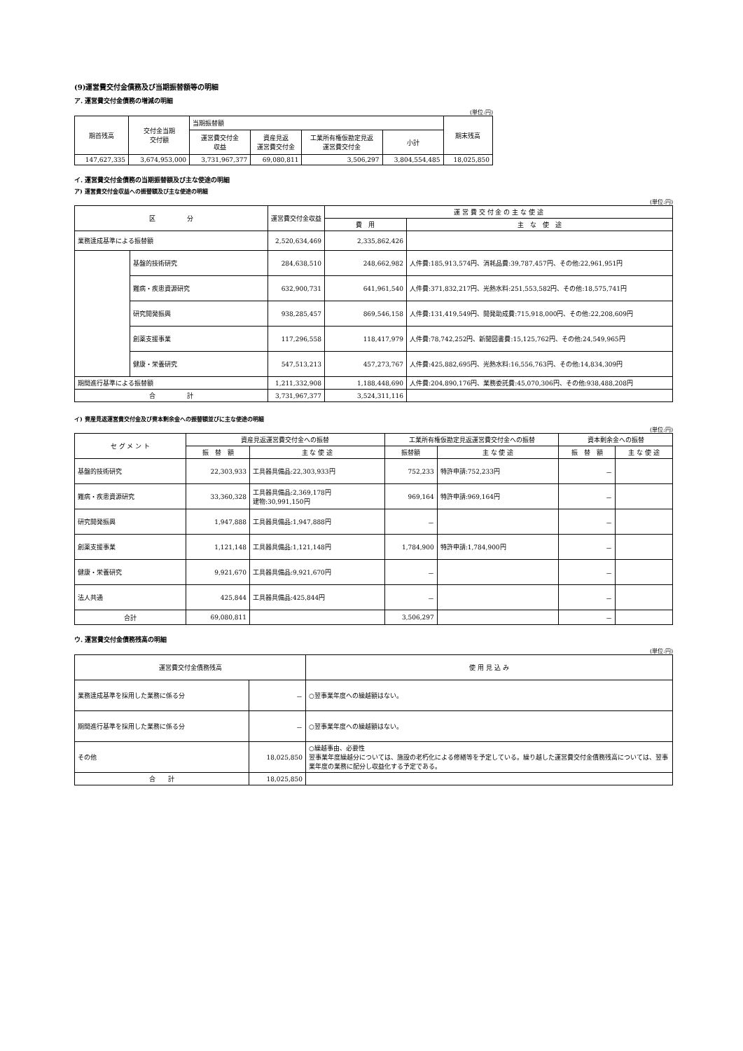(9)運営費交付金債務及び当期振替額等の明細
ア. 運営費交付金債務の増減の明細
(単位:円)
| 期首残高 | 交付金当期 交付額 | 当期振替額 | | | | 期末残高 |
| --- | --- | --- | --- | --- | --- | --- |
| | | 運営費交付金 収益 | 資産見返 運営費交付金 | 工業所有権仮勘定見返 運営費交付金 | 小計 | |
| 147,627,335 | 3,674,953,000 | 3,731,967,377 | 69,080,811 | 3,506,297 | 3,804,554,485 | 18,025,850 |
イ. 運営費交付金債務の当期振替額及び主な使途の明細
ア) 運営費交付金収益への振替額及び主な使途の明細
(単位:円)
| 区 分 | | 運営費交付金収益 | 運 営 費 交 付 金 の 主 な 使 途 | |
| --- | --- | --- | --- | --- |
| | | | 費 用 | 主 な 使 途 |
| 業務達成基準による振替額 | | 2,520,634,469 | 2,335,862,426 | |
| | 基盤的技術研究 | 284,638,510 | 248,662,982 | 人件費:185,913,574円、消耗品費:39,787,457円、その他:22,961,951円 |
| | 難病・疾患資源研究 | 632,900,731 | 641,961,540 | 人件費:371,832,217円、光熱水料:251,553,582円、その他:18,575,741円 |
| | 研究開発振興 | 938,285,457 | 869,546,158 | 人件費:131,419,549円、開発助成費:715,918,000円、その他:22,208,609円 |
| | 創薬支援事業 | 117,296,558 | 118,417,979 | 人件費:78,742,252円、新聞図書費:15,125,762円、その他:24,549,965円 |
| | 健康・栄養研究 | 547,513,213 | 457,273,767 | 人件費:425,882,695円、光熱水料:16,556,763円、その他:14,834,309円 |
| 期間進行基準による振替額 | | 1,211,332,908 | 1,188,448,690 | 人件費:204,890,176円、業務委託費:45,070,306円、その他:938,488,208円 |
| 合 計 | | 3,731,967,377 | 3,524,311,116 | |
イ) 資産見返運営費交付金及び資本剰余金への振替額並びに主な使途の明細
(単位:円)
| セ グ メ ン ト | 資産見返運営費交付金への振替 | | 工業所有権仮勘定見返運営費交付金への振替 | | 資本剰余金への振替 | |
| --- | --- | --- | --- | --- | --- | --- |
| | 振 替 額 | 主 な 使 途 | 振替額 | 主 な 使 途 | 振 替 額 | 主 な 使 途 |
| 基盤的技術研究 | 22,303,933 | 工具器具備品:22,303,933円 | 752,233 | 特許申請:752,233円 | － | |
| 難病・疾患資源研究 | 33,360,328 | 工具器具備品:2,369,178円 建物:30,991,150円 | 969,164 | 特許申請:969,164円 | － | |
| 研究開発振興 | 1,947,888 | 工具器具備品:1,947,888円 | － | | － | |
| 創薬支援事業 | 1,121,148 | 工具器具備品:1,121,148円 | 1,784,900 | 特許申請:1,784,900円 | － | |
| 健康・栄養研究 | 9,921,670 | 工具器具備品:9,921,670円 | － | | － | |
| 法人共通 | 425,844 | 工具器具備品:425,844円 | － | | － | |
| 合計 | 69,080,811 | | 3,506,297 | | － | |
ウ. 運営費交付金債務残高の明細
(単位:円)
| 運営費交付金債務残高 | | 使 用 見 込 み |
| --- | --- | --- |
| 業務達成基準を採用した業務に係る分 | － | ○翌事業年度への繰越額はない。 |
| 期間進行基準を採用した業務に係る分 | － | ○翌事業年度への繰越額はない。 |
| その他 | 18,025,850 | ○繰越事由、必要性 翌事業年度繰越分については、施設の老朽化による修繕等を予定している。繰り越した運営費交付金債務残高については、翌事業年度の業務に配分し収益化する予定である。 |
| 合 計 | 18,025,850 | |